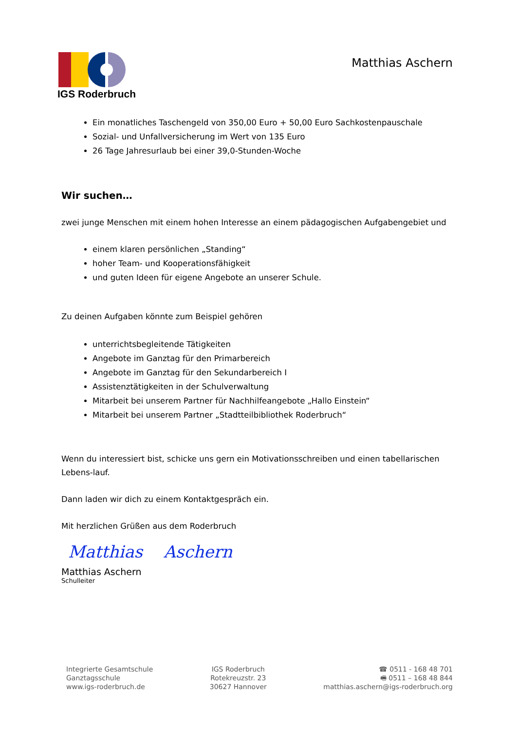IGS Roderbruch
Matthias Aschern
Ein monatliches Taschengeld von 350,00 Euro + 50,00 Euro Sachkostenpauschale
Sozial- und Unfallversicherung im Wert von 135 Euro
26 Tage Jahresurlaub bei einer 39,0-Stunden-Woche
Wir suchen…
zwei junge Menschen mit einem hohen Interesse an einem pädagogischen Aufgabengebiet und
einem klaren persönlichen „Standing“
hoher Team- und Kooperationsfähigkeit
und guten Ideen für eigene Angebote an unserer Schule.
Zu deinen Aufgaben könnte zum Beispiel gehören
unterrichtsbegleitende Tätigkeiten
Angebote im Ganztag für den Primarbereich
Angebote im Ganztag für den Sekundarbereich I
Assistenztätigkeiten in der Schulverwaltung
Mitarbeit bei unserem Partner für Nachhilfeangebote „Hallo Einstein“
Mitarbeit bei unserem Partner „Stadtteilbibliothek Roderbruch“
Wenn du interessiert bist, schicke uns gern ein Motivationsschreiben und einen tabellarischen Lebens-lauf.
Dann laden wir dich zu einem Kontaktgespräch ein.
Mit herzlichen Grüßen aus dem Roderbruch
Matthias Aschern
Matthias Aschern
Schulleiter
Integrierte Gesamtschule
Ganztagsschule
www.igs-roderbruch.de
IGS Roderbruch
Rotekreuzstr. 23
30627 Hannover
☎ 0511 - 168 48 701
🖷 0511 – 168 48 844
matthias.aschern@igs-roderbruch.org